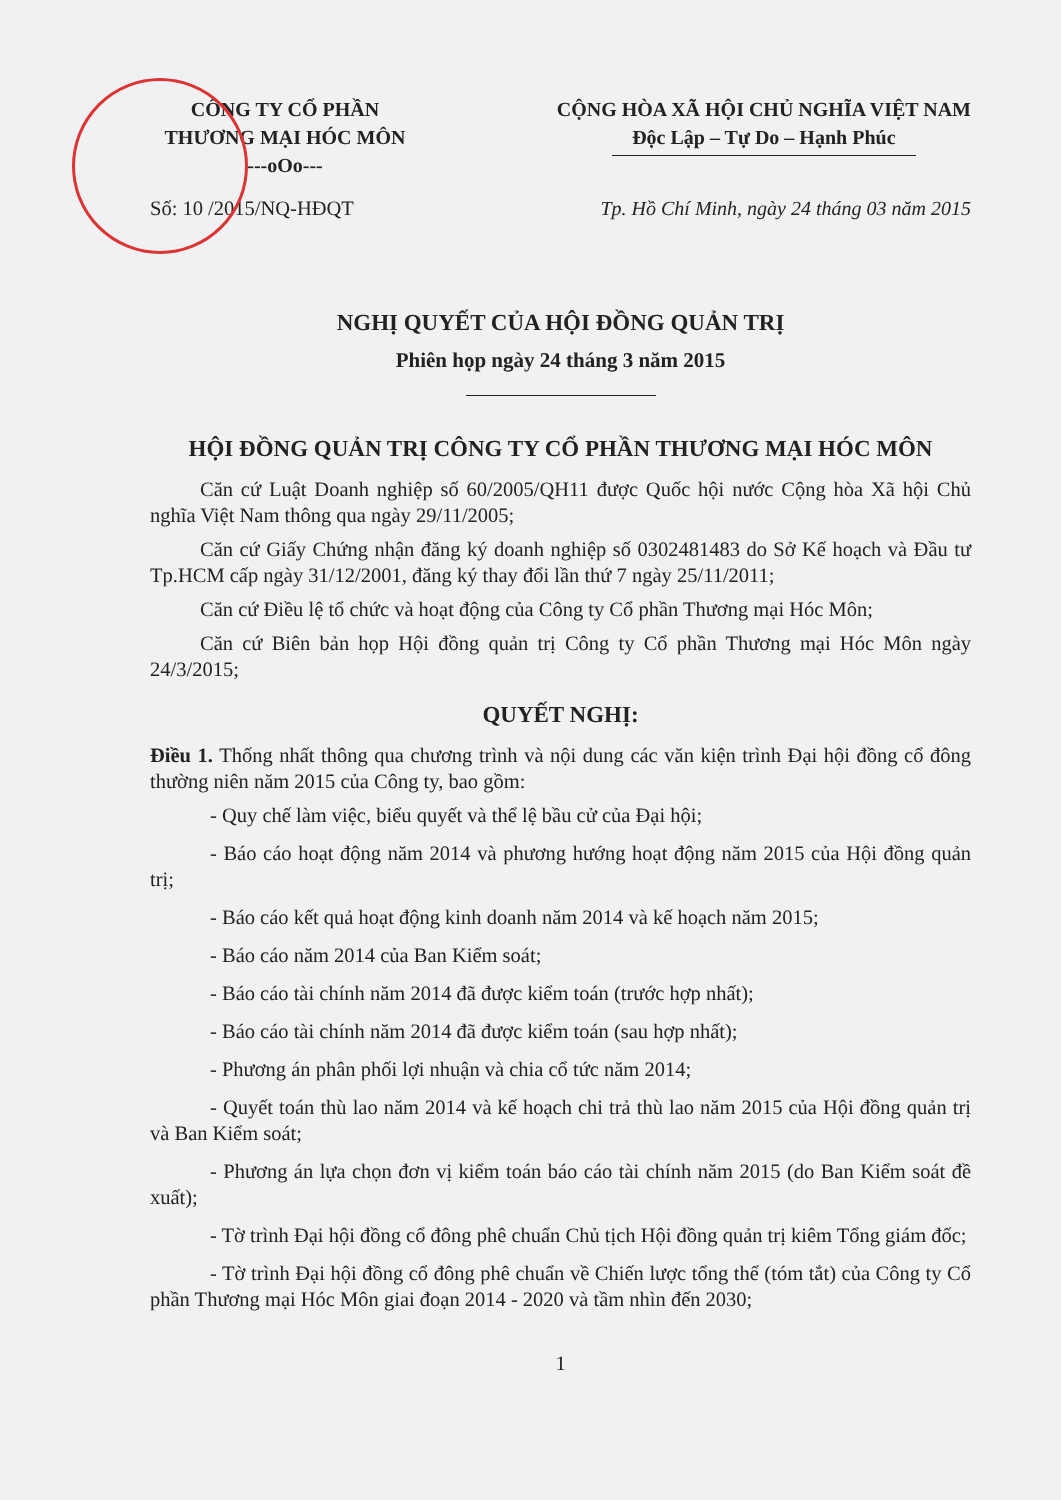CÔNG TY CỔ PHẦN
THƯƠNG MẠI HÓC MÔN
---oOo---
CỘNG HÒA XÃ HỘI CHỦ NGHĨA VIỆT NAM
Độc Lập – Tự Do – Hạnh Phúc
Số: 10 /2015/NQ-HĐQT Tp. Hồ Chí Minh, ngày 24 tháng 03 năm 2015
NGHỊ QUYẾT CỦA HỘI ĐỒNG QUẢN TRỊ
Phiên họp ngày 24 tháng 3 năm 2015
HỘI ĐỒNG QUẢN TRỊ CÔNG TY CỔ PHẦN THƯƠNG MẠI HÓC MÔN
Căn cứ Luật Doanh nghiệp số 60/2005/QH11 được Quốc hội nước Cộng hòa Xã hội Chủ nghĩa Việt Nam thông qua ngày 29/11/2005;
Căn cứ Giấy Chứng nhận đăng ký doanh nghiệp số 0302481483 do Sở Kế hoạch và Đầu tư Tp.HCM cấp ngày 31/12/2001, đăng ký thay đổi lần thứ 7 ngày 25/11/2011;
Căn cứ Điều lệ tổ chức và hoạt động của Công ty Cổ phần Thương mại Hóc Môn;
Căn cứ Biên bản họp Hội đồng quản trị Công ty Cổ phần Thương mại Hóc Môn ngày 24/3/2015;
QUYẾT NGHỊ:
Điều 1. Thống nhất thông qua chương trình và nội dung các văn kiện trình Đại hội đồng cổ đông thường niên năm 2015 của Công ty, bao gồm:
- Quy chế làm việc, biểu quyết và thể lệ bầu cử của Đại hội;
- Báo cáo hoạt động năm 2014 và phương hướng hoạt động năm 2015 của Hội đồng quản trị;
- Báo cáo kết quả hoạt động kinh doanh năm 2014 và kế hoạch năm 2015;
- Báo cáo năm 2014 của Ban Kiểm soát;
- Báo cáo tài chính năm 2014 đã được kiểm toán (trước hợp nhất);
- Báo cáo tài chính năm 2014 đã được kiểm toán (sau hợp nhất);
- Phương án phân phối lợi nhuận và chia cổ tức năm 2014;
- Quyết toán thù lao năm 2014 và kế hoạch chi trả thù lao năm 2015 của Hội đồng quản trị và Ban Kiểm soát;
- Phương án lựa chọn đơn vị kiểm toán báo cáo tài chính năm 2015 (do Ban Kiểm soát đề xuất);
- Tờ trình Đại hội đồng cổ đông phê chuẩn Chủ tịch Hội đồng quản trị kiêm Tổng giám đốc;
- Tờ trình Đại hội đồng cổ đông phê chuẩn về Chiến lược tổng thể (tóm tắt) của Công ty Cổ phần Thương mại Hóc Môn giai đoạn 2014 - 2020 và tầm nhìn đến 2030;
1